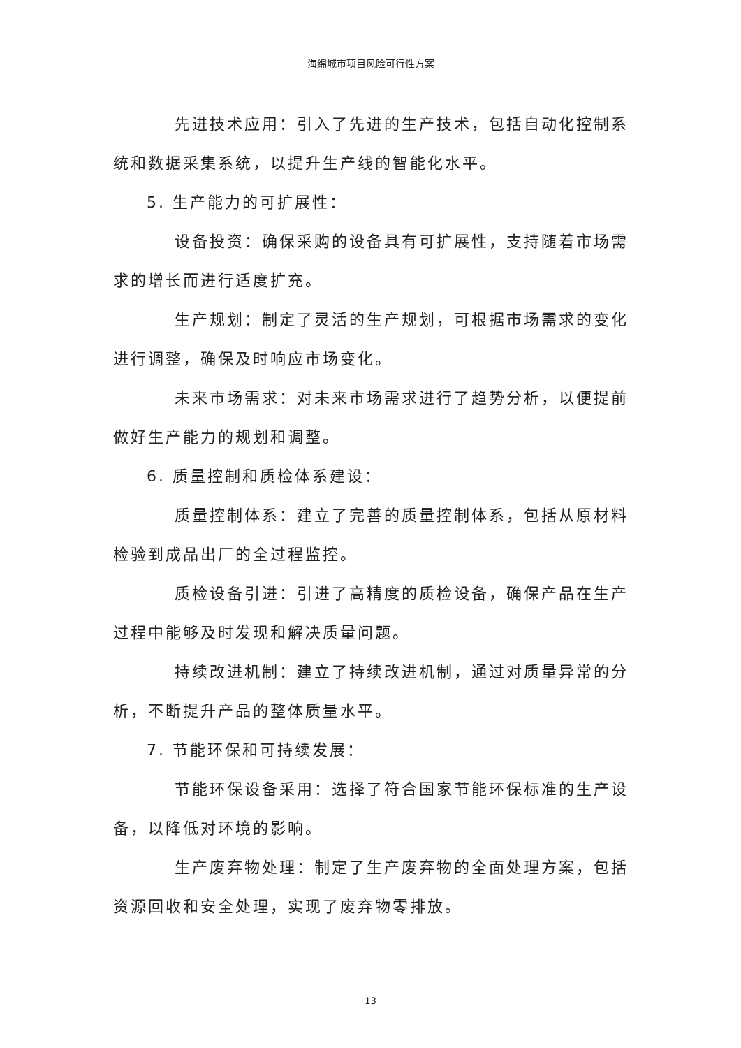海绵城市项目风险可行性方案
先进技术应用：引入了先进的生产技术，包括自动化控制系统和数据采集系统，以提升生产线的智能化水平。
5. 生产能力的可扩展性：
设备投资：确保采购的设备具有可扩展性，支持随着市场需求的增长而进行适度扩充。
生产规划：制定了灵活的生产规划，可根据市场需求的变化进行调整，确保及时响应市场变化。
未来市场需求：对未来市场需求进行了趋势分析，以便提前做好生产能力的规划和调整。
6. 质量控制和质检体系建设：
质量控制体系：建立了完善的质量控制体系，包括从原材料检验到成品出厂的全过程监控。
质检设备引进：引进了高精度的质检设备，确保产品在生产过程中能够及时发现和解决质量问题。
持续改进机制：建立了持续改进机制，通过对质量异常的分析，不断提升产品的整体质量水平。
7. 节能环保和可持续发展：
节能环保设备采用：选择了符合国家节能环保标准的生产设备，以降低对环境的影响。
生产废弃物处理：制定了生产废弃物的全面处理方案，包括资源回收和安全处理，实现了废弃物零排放。
13